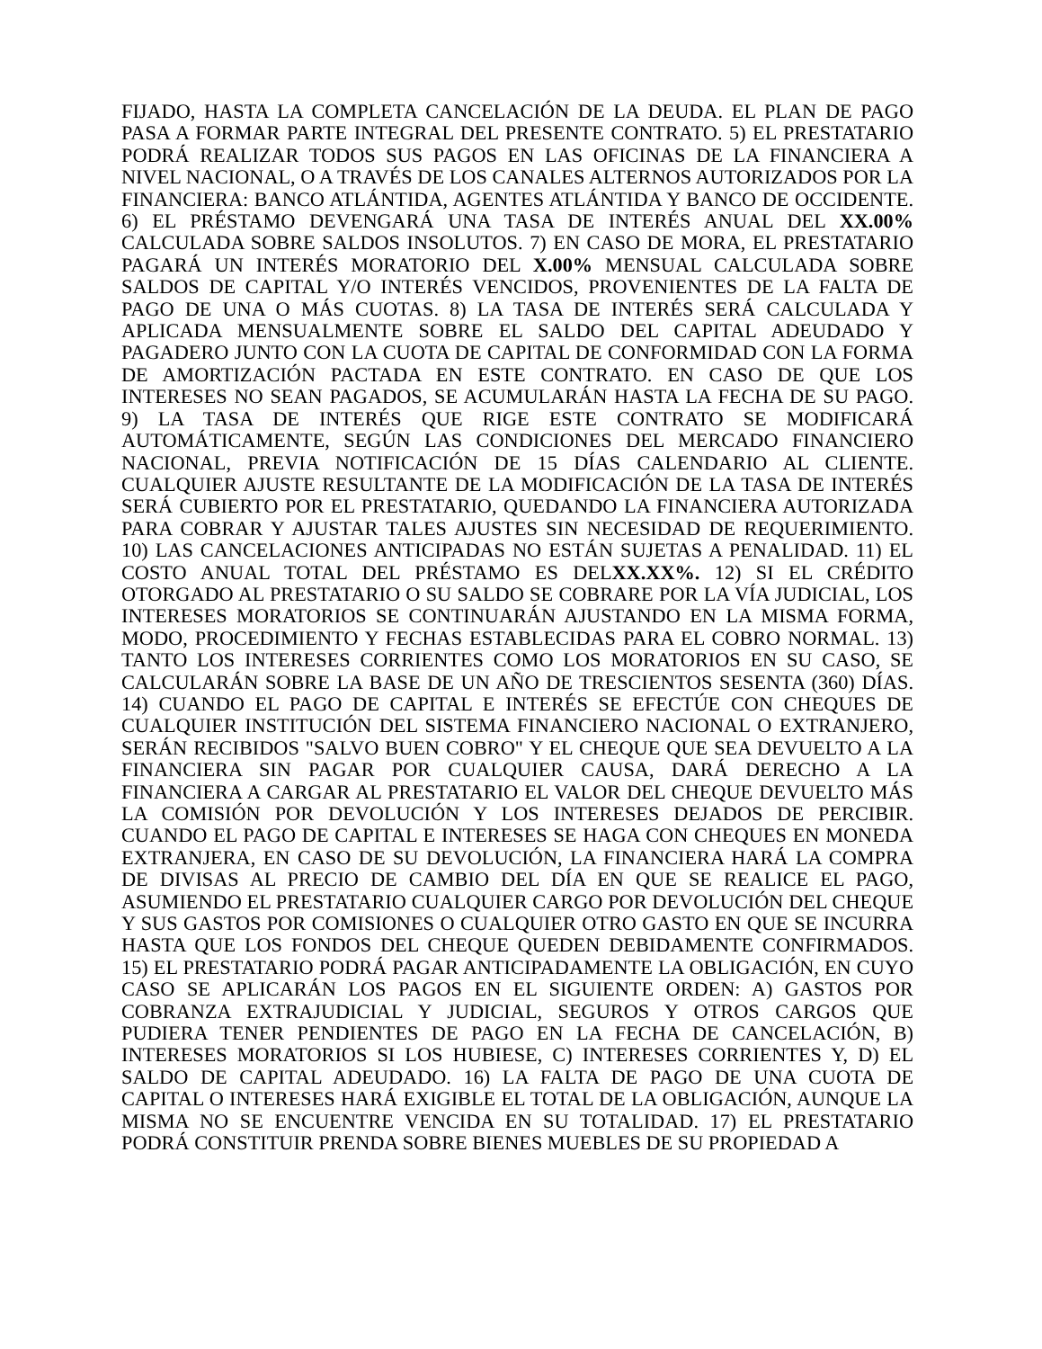FIJADO, HASTA LA COMPLETA CANCELACIÓN DE LA DEUDA. EL PLAN DE PAGO PASA A FORMAR PARTE INTEGRAL DEL PRESENTE CONTRATO. 5) EL PRESTATARIO PODRÁ REALIZAR TODOS SUS PAGOS EN LAS OFICINAS DE LA FINANCIERA A NIVEL NACIONAL, O A TRAVÉS DE LOS CANALES ALTERNOS AUTORIZADOS POR LA FINANCIERA: BANCO ATLÁNTIDA, AGENTES ATLÁNTIDA Y BANCO DE OCCIDENTE. 6) EL PRÉSTAMO DEVENGARÁ UNA TASA DE INTERÉS ANUAL DEL XX.00% CALCULADA SOBRE SALDOS INSOLUTOS. 7) EN CASO DE MORA, EL PRESTATARIO PAGARÁ UN INTERÉS MORATORIO DEL X.00% MENSUAL CALCULADA SOBRE SALDOS DE CAPITAL Y/O INTERÉS VENCIDOS, PROVENIENTES DE LA FALTA DE PAGO DE UNA O MÁS CUOTAS. 8) LA TASA DE INTERÉS SERÁ CALCULADA Y APLICADA MENSUALMENTE SOBRE EL SALDO DEL CAPITAL ADEUDADO Y PAGADERO JUNTO CON LA CUOTA DE CAPITAL DE CONFORMIDAD CON LA FORMA DE AMORTIZACIÓN PACTADA EN ESTE CONTRATO. EN CASO DE QUE LOS INTERESES NO SEAN PAGADOS, SE ACUMULARÁN HASTA LA FECHA DE SU PAGO. 9) LA TASA DE INTERÉS QUE RIGE ESTE CONTRATO SE MODIFICARÁ AUTOMÁTICAMENTE, SEGÚN LAS CONDICIONES DEL MERCADO FINANCIERO NACIONAL, PREVIA NOTIFICACIÓN DE 15 DÍAS CALENDARIO AL CLIENTE. CUALQUIER AJUSTE RESULTANTE DE LA MODIFICACIÓN DE LA TASA DE INTERÉS SERÁ CUBIERTO POR EL PRESTATARIO, QUEDANDO LA FINANCIERA AUTORIZADA PARA COBRAR Y AJUSTAR TALES AJUSTES SIN NECESIDAD DE REQUERIMIENTO. 10) LAS CANCELACIONES ANTICIPADAS NO ESTÁN SUJETAS A PENALIDAD. 11) EL COSTO ANUAL TOTAL DEL PRÉSTAMO ES DELXX.XX%. 12) SI EL CRÉDITO OTORGADO AL PRESTATARIO O SU SALDO SE COBRARE POR LA VÍA JUDICIAL, LOS INTERESES MORATORIOS SE CONTINUARÁN AJUSTANDO EN LA MISMA FORMA, MODO, PROCEDIMIENTO Y FECHAS ESTABLECIDAS PARA EL COBRO NORMAL. 13) TANTO LOS INTERESES CORRIENTES COMO LOS MORATORIOS EN SU CASO, SE CALCULARÁN SOBRE LA BASE DE UN AÑO DE TRESCIENTOS SESENTA (360) DÍAS. 14) CUANDO EL PAGO DE CAPITAL E INTERÉS SE EFECTÚE CON CHEQUES DE CUALQUIER INSTITUCIÓN DEL SISTEMA FINANCIERO NACIONAL O EXTRANJERO, SERÁN RECIBIDOS "SALVO BUEN COBRO" Y EL CHEQUE QUE SEA DEVUELTO A LA FINANCIERA SIN PAGAR POR CUALQUIER CAUSA, DARÁ DERECHO A LA FINANCIERA A CARGAR AL PRESTATARIO EL VALOR DEL CHEQUE DEVUELTO MÁS LA COMISIÓN POR DEVOLUCIÓN Y LOS INTERESES DEJADOS DE PERCIBIR. CUANDO EL PAGO DE CAPITAL E INTERESES SE HAGA CON CHEQUES EN MONEDA EXTRANJERA, EN CASO DE SU DEVOLUCIÓN, LA FINANCIERA HARÁ LA COMPRA DE DIVISAS AL PRECIO DE CAMBIO DEL DÍA EN QUE SE REALICE EL PAGO, ASUMIENDO EL PRESTATARIO CUALQUIER CARGO POR DEVOLUCIÓN DEL CHEQUE Y SUS GASTOS POR COMISIONES O CUALQUIER OTRO GASTO EN QUE SE INCURRA HASTA QUE LOS FONDOS DEL CHEQUE QUEDEN DEBIDAMENTE CONFIRMADOS. 15) EL PRESTATARIO PODRÁ PAGAR ANTICIPADAMENTE LA OBLIGACIÓN, EN CUYO CASO SE APLICARÁN LOS PAGOS EN EL SIGUIENTE ORDEN: A) GASTOS POR COBRANZA EXTRAJUDICIAL Y JUDICIAL, SEGUROS Y OTROS CARGOS QUE PUDIERA TENER PENDIENTES DE PAGO EN LA FECHA DE CANCELACIÓN, B) INTERESES MORATORIOS SI LOS HUBIESE, C) INTERESES CORRIENTES Y, D) EL SALDO DE CAPITAL ADEUDADO. 16) LA FALTA DE PAGO DE UNA CUOTA DE CAPITAL O INTERESES HARÁ EXIGIBLE EL TOTAL DE LA OBLIGACIÓN, AUNQUE LA MISMA NO SE ENCUENTRE VENCIDA EN SU TOTALIDAD. 17) EL PRESTATARIO PODRÁ CONSTITUIR PRENDA SOBRE BIENES MUEBLES DE SU PROPIEDAD A